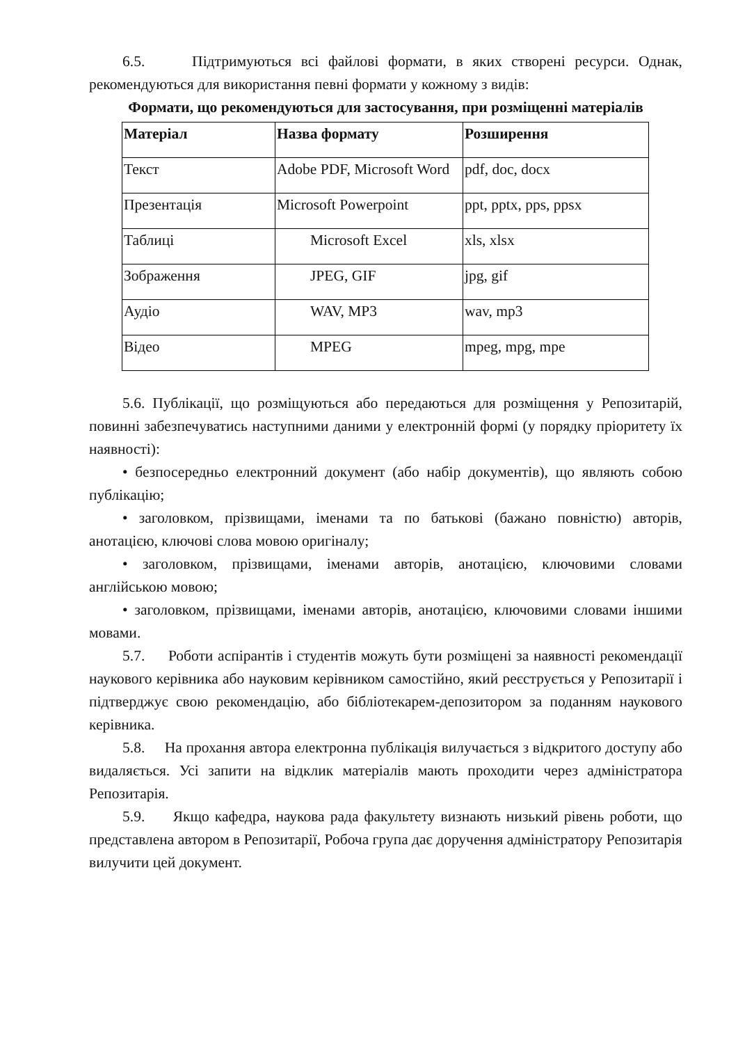6.5. Підтримуються всі файлові формати, в яких створені ресурси. Однак, рекомендуються для використання певні формати у кожному з видів:
Формати, що рекомендуються для застосування, при розміщенні матеріалів
| Матеріал | Назва формату | Розширення |
| --- | --- | --- |
| Текст | Adobe PDF, Microsoft Word | pdf, doc, docx |
| Презентація | Microsoft Powerpoint | ppt, pptx, pps, ppsx |
| Таблиці | Microsoft Excel | xls, xlsx |
| Зображення | JPEG, GIF | jpg, gif |
| Аудіо | WAV, MP3 | wav, mp3 |
| Відео | MPEG | mpeg, mpg, mpe |
5.6. Публікації, що розміщуються або передаються для розміщення у Репозитарій, повинні забезпечуватись наступними даними у електронній формі (у порядку пріоритету їх наявності):
• безпосередньо електронний документ (або набір документів), що являють собою публікацію;
• заголовком, прізвищами, іменами та по батькові (бажано повністю) авторів, анотацією, ключові слова мовою оригіналу;
• заголовком, прізвищами, іменами авторів, анотацією, ключовими словами англійською мовою;
• заголовком, прізвищами, іменами авторів, анотацією, ключовими словами іншими мовами.
5.7. Роботи аспірантів і студентів можуть бути розміщені за наявності рекомендації наукового керівника або науковим керівником самостійно, який реєструється у Репозитарії і підтверджує свою рекомендацію, або бібліотекарем-депозитором за поданням наукового керівника.
5.8. На прохання автора електронна публікація вилучається з відкритого доступу або видаляється. Усі запити на відклик матеріалів мають проходити через адміністратора Репозитарія.
5.9. Якщо кафедра, наукова рада факультету визнають низький рівень роботи, що представлена автором в Репозитарії, Робоча група дає доручення адміністратору Репозитарія вилучити цей документ.